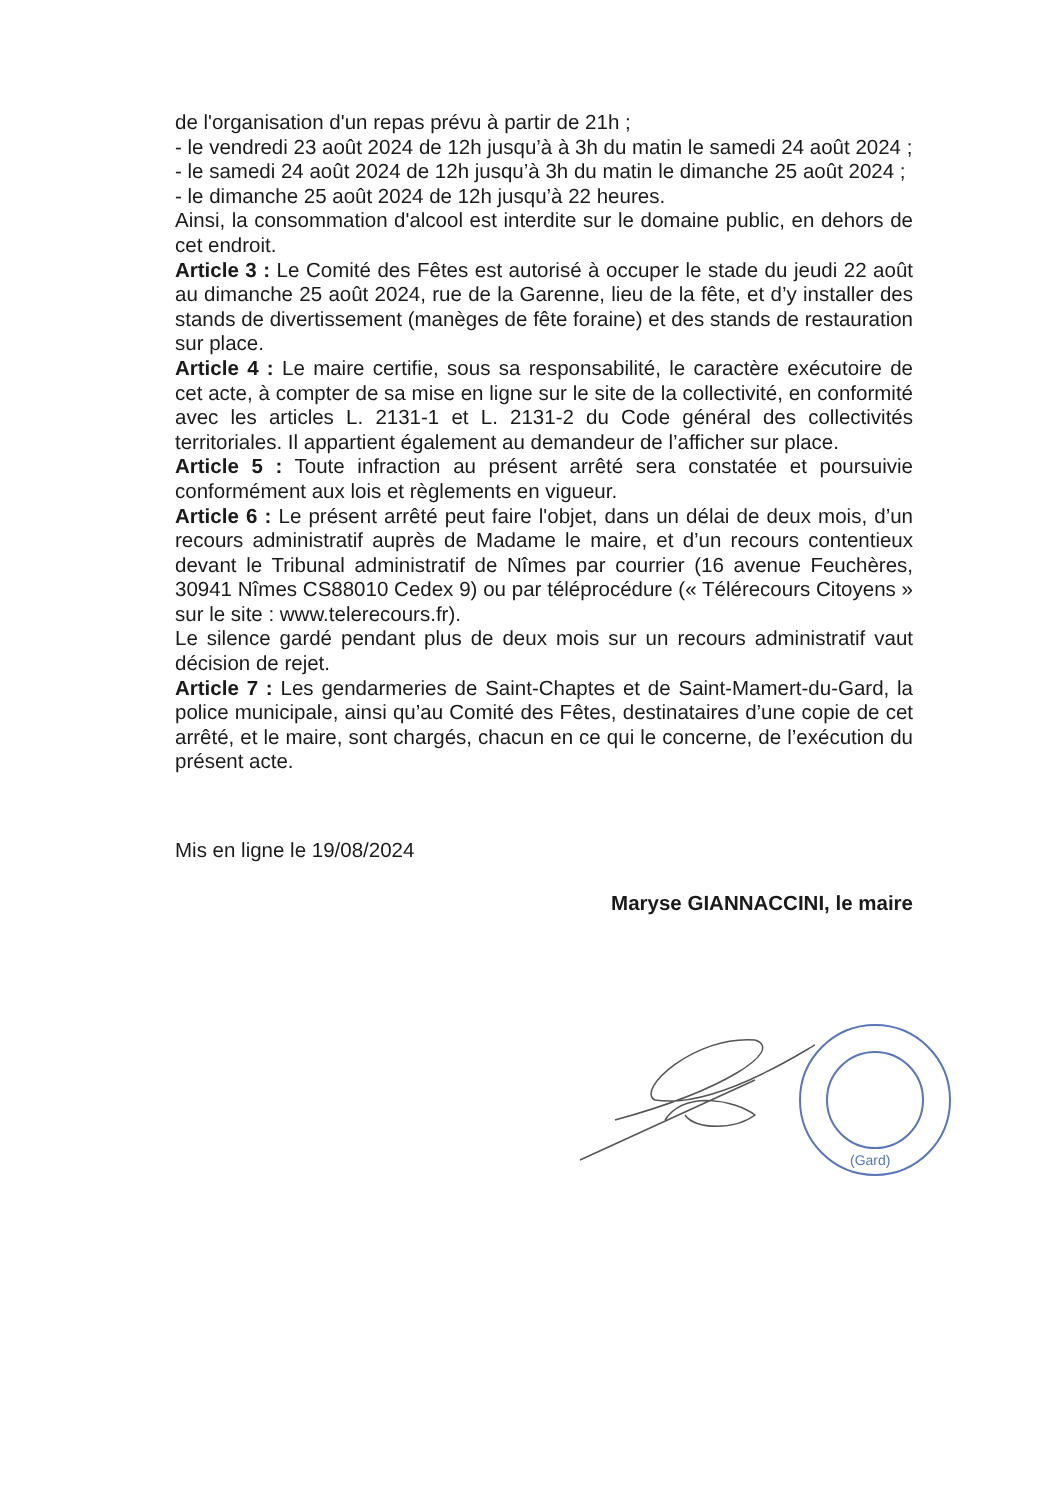de l'organisation d'un repas prévu à partir de 21h ;
- le vendredi 23 août 2024 de 12h jusqu’à à 3h du matin le samedi 24 août 2024 ;
- le samedi 24 août 2024 de 12h jusqu’à 3h du matin le dimanche 25 août 2024 ;
- le dimanche 25 août 2024 de 12h jusqu’à 22 heures.
Ainsi, la consommation d'alcool est interdite sur le domaine public, en dehors de cet endroit.
Article 3 : Le Comité des Fêtes est autorisé à occuper le stade du jeudi 22 août au dimanche 25 août 2024, rue de la Garenne, lieu de la fête, et d’y installer des stands de divertissement (manèges de fête foraine) et des stands de restauration sur place.
Article 4 : Le maire certifie, sous sa responsabilité, le caractère exécutoire de cet acte, à compter de sa mise en ligne sur le site de la collectivité, en conformité avec les articles L. 2131-1 et L. 2131-2 du Code général des collectivités territoriales. Il appartient également au demandeur de l’afficher sur place.
Article 5 : Toute infraction au présent arrêté sera constatée et poursuivie conformément aux lois et règlements en vigueur.
Article 6 : Le présent arrêté peut faire l'objet, dans un délai de deux mois, d’un recours administratif auprès de Madame le maire, et d’un recours contentieux devant le Tribunal administratif de Nîmes par courrier (16 avenue Feuchères, 30941 Nîmes CS88010 Cedex 9) ou par téléprocédure (« Télérecours Citoyens » sur le site : www.telerecours.fr).
Le silence gardé pendant plus de deux mois sur un recours administratif vaut décision de rejet.
Article 7 : Les gendarmeries de Saint-Chaptes et de Saint-Mamert-du-Gard, la police municipale, ainsi qu’au Comité des Fêtes, destinataires d’une copie de cet arrêté, et le maire, sont chargés, chacun en ce qui le concerne, de l’exécution du présent acte.
Mis en ligne le 19/08/2024
Maryse GIANNACCINI, le maire
(Gard)